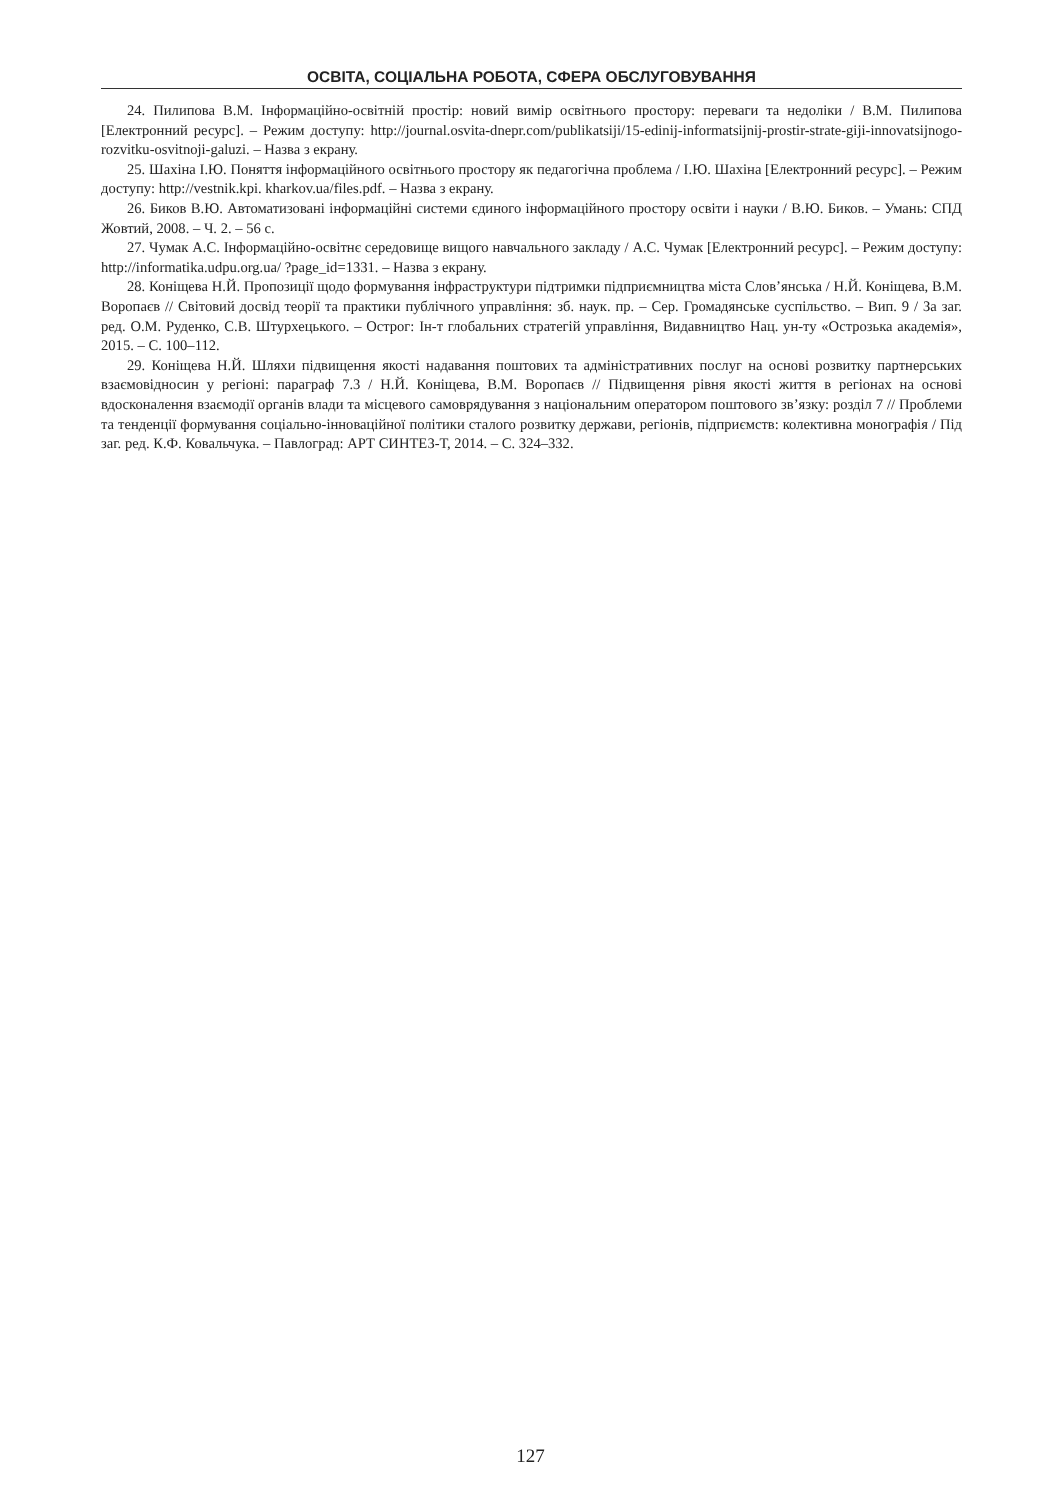ОСВІТА, СОЦІАЛЬНА РОБОТА, СФЕРА ОБСЛУГОВУВАННЯ
24. Пилипова В.М. Інформаційно-освітній простір: новий вимір освітнього простору: переваги та недоліки / В.М. Пилипова [Електронний ресурс]. – Режим доступу: http://journal.osvita-dnepr.com/publikatsiji/15-edinij-informatsijnij-prostir-strate-giji-innovatsijnogo-rozvitku-osvitnoji-galuzi. – Назва з екрану.
25. Шахіна І.Ю. Поняття інформаційного освітнього простору як педагогічна проблема / І.Ю. Шахіна [Електронний ресурс]. – Режим доступу: http://vestnik.kpi. kharkov.ua/files.pdf. – Назва з екрану.
26. Биков В.Ю. Автоматизовані інформаційні системи єдиного інформаційного простору освіти і науки / В.Ю. Биков. – Умань: СПД Жовтий, 2008. – Ч. 2. – 56 с.
27. Чумак А.С. Інформаційно-освітнє середовище вищого навчального закладу / А.С. Чумак [Електронний ресурс]. – Режим доступу: http://informatika.udpu.org.ua/ ?page_id=1331. – Назва з екрану.
28. Коніщева Н.Й. Пропозиції щодо формування інфраструктури підтримки підприємництва міста Слов’янська / Н.Й. Коніщева, В.М. Воропаєв // Світовий досвід теорії та практики публічного управління: зб. наук. пр. – Сер. Громадянське суспільство. – Вип. 9 / За заг. ред. О.М. Руденко, С.В. Штурхецького. – Острог: Ін-т глобальних стратегій управління, Видавництво Нац. ун-ту «Острозька академія», 2015. – С. 100–112.
29. Коніщева Н.Й. Шляхи підвищення якості надавання поштових та адміністративних послуг на основі розвитку партнерських взаємовідносин у регіоні: параграф 7.3 / Н.Й. Коніщева, В.М. Воропаєв // Підвищення рівня якості життя в регіонах на основі вдосконалення взаємодії органів влади та місцевого самоврядування з національним оператором поштового зв’язку: розділ 7 // Проблеми та тенденції формування соціально-інноваційної політики сталого розвитку держави, регіонів, підприємств: колективна монографія / Під заг. ред. К.Ф. Ковальчука. – Павлоград: АРТ СИНТЕЗ-Т, 2014. – С. 324–332.
127